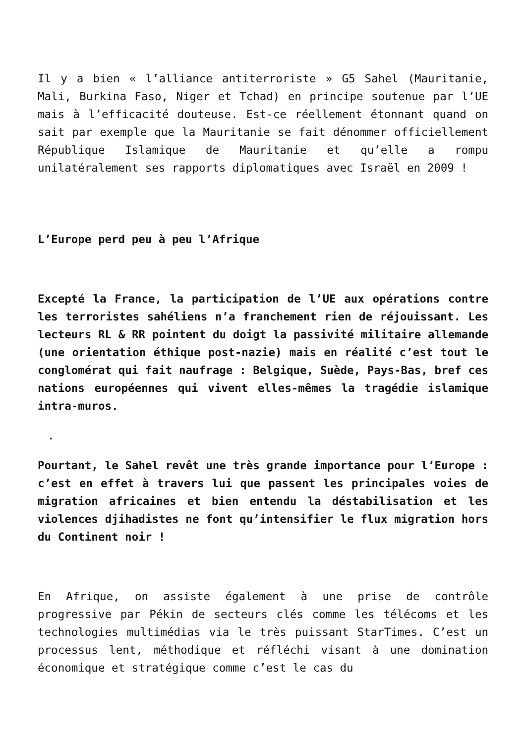Il y a bien « l’alliance antiterroriste » G5 Sahel (Mauritanie, Mali, Burkina Faso, Niger et Tchad) en principe soutenue par l’UE mais à l’efficacité douteuse. Est-ce réellement étonnant quand on sait par exemple que la Mauritanie se fait dénommer officiellement République Islamique de Mauritanie et qu’elle a rompu unilatéralement ses rapports diplomatiques avec Israël en 2009 !
L’Europe perd peu à peu l’Afrique
Excepté la France, la participation de l’UE aux opérations contre les terroristes sahéliens n’a franchement rien de réjouissant. Les lecteurs RL & RR pointent du doigt la passivité militaire allemande (une orientation éthique post-nazie) mais en réalité c’est tout le conglomérat qui fait naufrage : Belgique, Suède, Pays-Bas, bref ces nations européennes qui vivent elles-mêmes la tragédie islamique intra-muros.
.
Pourtant, le Sahel revêt une très grande importance pour l’Europe : c’est en effet à travers lui que passent les principales voies de migration africaines et bien entendu la déstabilisation et les violences djihadistes ne font qu’intensifier le flux migration hors du Continent noir !
En Afrique, on assiste également à une prise de contrôle progressive par Pékin de secteurs clés comme les télécoms et les technologies multimédias via le très puissant StarTimes. C’est un processus lent, méthodique et réfléchi visant à une domination économique et stratégique comme c’est le cas du